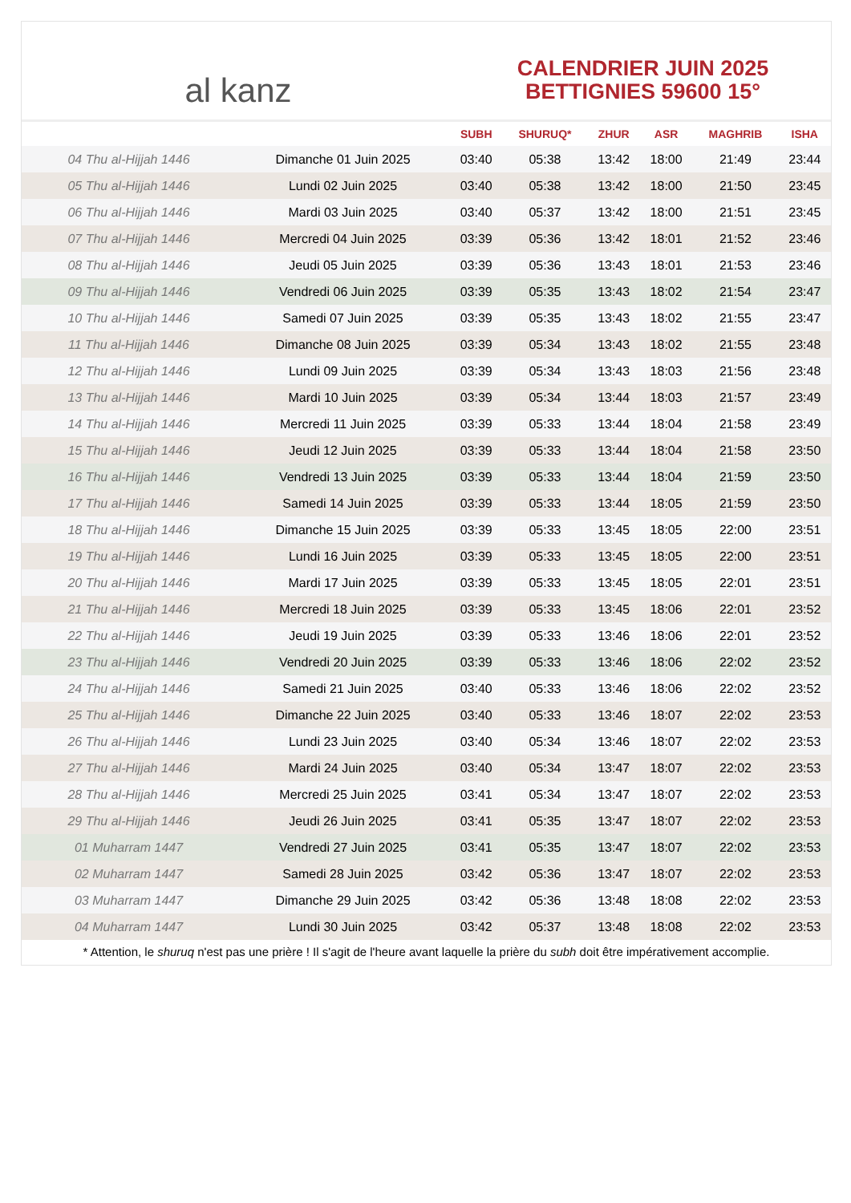al kanz
CALENDRIER JUIN 2025
BETTIGNIES 59600 15°
| | | SUBH | SHURUQ* | ZHUR | ASR | MAGHRIB | ISHA |
| --- | --- | --- | --- | --- | --- | --- | --- |
| 04 Thu al-Hijjah 1446 | Dimanche 01 Juin 2025 | 03:40 | 05:38 | 13:42 | 18:00 | 21:49 | 23:44 |
| 05 Thu al-Hijjah 1446 | Lundi 02 Juin 2025 | 03:40 | 05:38 | 13:42 | 18:00 | 21:50 | 23:45 |
| 06 Thu al-Hijjah 1446 | Mardi 03 Juin 2025 | 03:40 | 05:37 | 13:42 | 18:00 | 21:51 | 23:45 |
| 07 Thu al-Hijjah 1446 | Mercredi 04 Juin 2025 | 03:39 | 05:36 | 13:42 | 18:01 | 21:52 | 23:46 |
| 08 Thu al-Hijjah 1446 | Jeudi 05 Juin 2025 | 03:39 | 05:36 | 13:43 | 18:01 | 21:53 | 23:46 |
| 09 Thu al-Hijjah 1446 | Vendredi 06 Juin 2025 | 03:39 | 05:35 | 13:43 | 18:02 | 21:54 | 23:47 |
| 10 Thu al-Hijjah 1446 | Samedi 07 Juin 2025 | 03:39 | 05:35 | 13:43 | 18:02 | 21:55 | 23:47 |
| 11 Thu al-Hijjah 1446 | Dimanche 08 Juin 2025 | 03:39 | 05:34 | 13:43 | 18:02 | 21:55 | 23:48 |
| 12 Thu al-Hijjah 1446 | Lundi 09 Juin 2025 | 03:39 | 05:34 | 13:43 | 18:03 | 21:56 | 23:48 |
| 13 Thu al-Hijjah 1446 | Mardi 10 Juin 2025 | 03:39 | 05:34 | 13:44 | 18:03 | 21:57 | 23:49 |
| 14 Thu al-Hijjah 1446 | Mercredi 11 Juin 2025 | 03:39 | 05:33 | 13:44 | 18:04 | 21:58 | 23:49 |
| 15 Thu al-Hijjah 1446 | Jeudi 12 Juin 2025 | 03:39 | 05:33 | 13:44 | 18:04 | 21:58 | 23:50 |
| 16 Thu al-Hijjah 1446 | Vendredi 13 Juin 2025 | 03:39 | 05:33 | 13:44 | 18:04 | 21:59 | 23:50 |
| 17 Thu al-Hijjah 1446 | Samedi 14 Juin 2025 | 03:39 | 05:33 | 13:44 | 18:05 | 21:59 | 23:50 |
| 18 Thu al-Hijjah 1446 | Dimanche 15 Juin 2025 | 03:39 | 05:33 | 13:45 | 18:05 | 22:00 | 23:51 |
| 19 Thu al-Hijjah 1446 | Lundi 16 Juin 2025 | 03:39 | 05:33 | 13:45 | 18:05 | 22:00 | 23:51 |
| 20 Thu al-Hijjah 1446 | Mardi 17 Juin 2025 | 03:39 | 05:33 | 13:45 | 18:05 | 22:01 | 23:51 |
| 21 Thu al-Hijjah 1446 | Mercredi 18 Juin 2025 | 03:39 | 05:33 | 13:45 | 18:06 | 22:01 | 23:52 |
| 22 Thu al-Hijjah 1446 | Jeudi 19 Juin 2025 | 03:39 | 05:33 | 13:46 | 18:06 | 22:01 | 23:52 |
| 23 Thu al-Hijjah 1446 | Vendredi 20 Juin 2025 | 03:39 | 05:33 | 13:46 | 18:06 | 22:02 | 23:52 |
| 24 Thu al-Hijjah 1446 | Samedi 21 Juin 2025 | 03:40 | 05:33 | 13:46 | 18:06 | 22:02 | 23:52 |
| 25 Thu al-Hijjah 1446 | Dimanche 22 Juin 2025 | 03:40 | 05:33 | 13:46 | 18:07 | 22:02 | 23:53 |
| 26 Thu al-Hijjah 1446 | Lundi 23 Juin 2025 | 03:40 | 05:34 | 13:46 | 18:07 | 22:02 | 23:53 |
| 27 Thu al-Hijjah 1446 | Mardi 24 Juin 2025 | 03:40 | 05:34 | 13:47 | 18:07 | 22:02 | 23:53 |
| 28 Thu al-Hijjah 1446 | Mercredi 25 Juin 2025 | 03:41 | 05:34 | 13:47 | 18:07 | 22:02 | 23:53 |
| 29 Thu al-Hijjah 1446 | Jeudi 26 Juin 2025 | 03:41 | 05:35 | 13:47 | 18:07 | 22:02 | 23:53 |
| 01 Muharram 1447 | Vendredi 27 Juin 2025 | 03:41 | 05:35 | 13:47 | 18:07 | 22:02 | 23:53 |
| 02 Muharram 1447 | Samedi 28 Juin 2025 | 03:42 | 05:36 | 13:47 | 18:07 | 22:02 | 23:53 |
| 03 Muharram 1447 | Dimanche 29 Juin 2025 | 03:42 | 05:36 | 13:48 | 18:08 | 22:02 | 23:53 |
| 04 Muharram 1447 | Lundi 30 Juin 2025 | 03:42 | 05:37 | 13:48 | 18:08 | 22:02 | 23:53 |
* Attention, le shuruq n'est pas une prière ! Il s'agit de l'heure avant laquelle la prière du subh doit être impérativement accomplie.